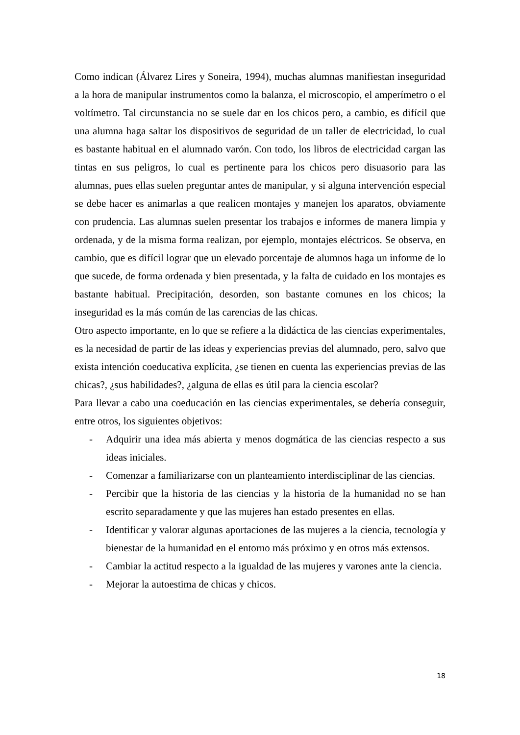Como indican (Álvarez Lires y Soneira, 1994), muchas alumnas manifiestan inseguridad a la hora de manipular instrumentos como la balanza, el microscopio, el amperímetro o el voltímetro. Tal circunstancia no se suele dar en los chicos pero, a cambio, es difícil que una alumna haga saltar los dispositivos de seguridad de un taller de electricidad, lo cual es bastante habitual en el alumnado varón. Con todo, los libros de electricidad cargan las tintas en sus peligros, lo cual es pertinente para los chicos pero disuasorio para las alumnas, pues ellas suelen preguntar antes de manipular, y si alguna intervención especial se debe hacer es animarlas a que realicen montajes y manejen los aparatos, obviamente con prudencia. Las alumnas suelen presentar los trabajos e informes de manera limpia y ordenada, y de la misma forma realizan, por ejemplo, montajes eléctricos. Se observa, en cambio, que es difícil lograr que un elevado porcentaje de alumnos haga un informe de lo que sucede, de forma ordenada y bien presentada, y la falta de cuidado en los montajes es bastante habitual. Precipitación, desorden, son bastante comunes en los chicos; la inseguridad es la más común de las carencias de las chicas.
Otro aspecto importante, en lo que se refiere a la didáctica de las ciencias experimentales, es la necesidad de partir de las ideas y experiencias previas del alumnado, pero, salvo que exista intención coeducativa explícita, ¿se tienen en cuenta las experiencias previas de las chicas?, ¿sus habilidades?, ¿alguna de ellas es útil para la ciencia escolar?
Para llevar a cabo una coeducación en las ciencias experimentales, se debería conseguir, entre otros, los siguientes objetivos:
- Adquirir una idea más abierta y menos dogmática de las ciencias respecto a sus ideas iniciales.
- Comenzar a familiarizarse con un planteamiento interdisciplinar de las ciencias.
- Percibir que la historia de las ciencias y la historia de la humanidad no se han escrito separadamente y que las mujeres han estado presentes en ellas.
- Identificar y valorar algunas aportaciones de las mujeres a la ciencia, tecnología y bienestar de la humanidad en el entorno más próximo y en otros más extensos.
- Cambiar la actitud respecto a la igualdad de las mujeres y varones ante la ciencia.
- Mejorar la autoestima de chicas y chicos.
18